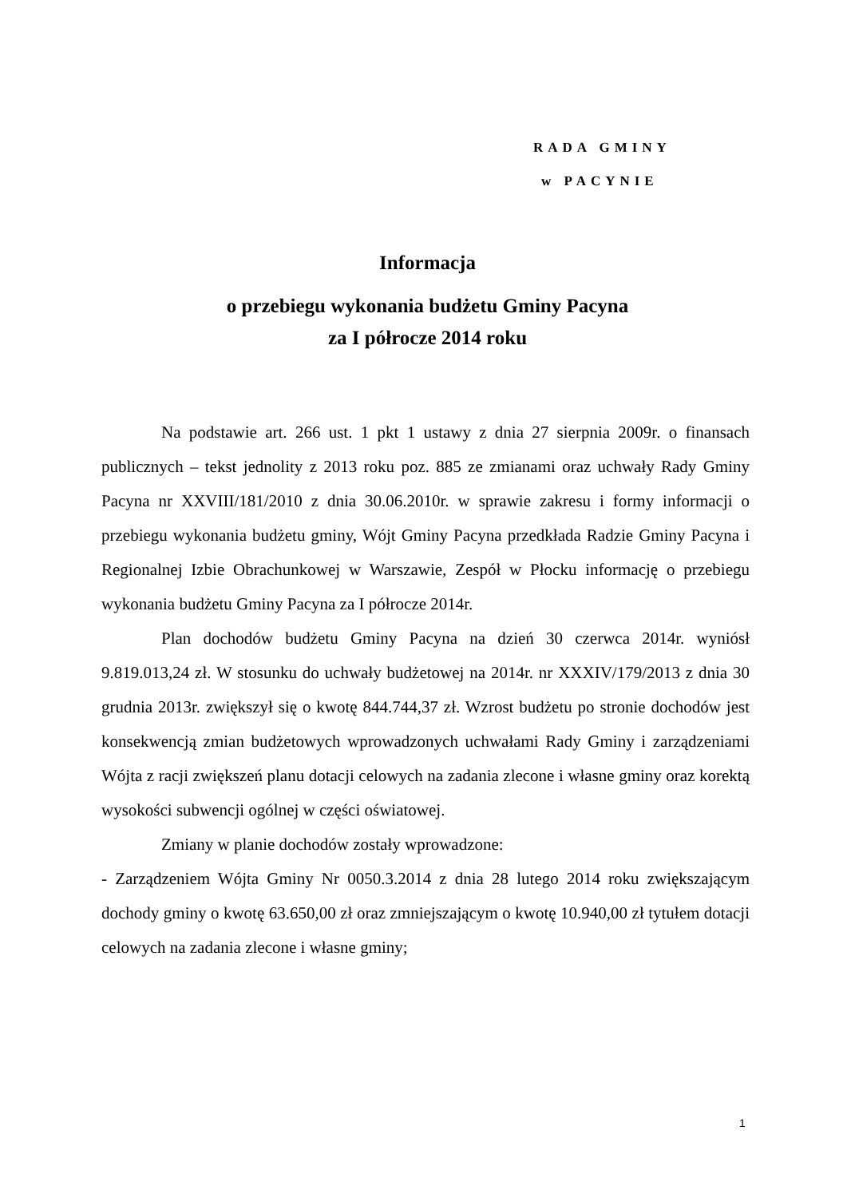RADA GMINY
w PACYNIE
Informacja
o przebiegu wykonania budżetu Gminy Pacyna
za I półrocze 2014 roku
Na podstawie art. 266 ust. 1 pkt 1 ustawy z dnia 27 sierpnia 2009r. o finansach publicznych – tekst jednolity z 2013 roku poz. 885 ze zmianami oraz uchwały Rady Gminy Pacyna nr XXVIII/181/2010 z dnia 30.06.2010r. w sprawie zakresu i formy informacji o przebiegu wykonania budżetu gminy, Wójt Gminy Pacyna przedkłada Radzie Gminy Pacyna i Regionalnej Izbie Obrachunkowej w Warszawie, Zespół w Płocku informację o przebiegu wykonania budżetu Gminy Pacyna za I półrocze 2014r.
Plan dochodów budżetu Gminy Pacyna na dzień 30 czerwca 2014r. wyniósł 9.819.013,24 zł. W stosunku do uchwały budżetowej na 2014r. nr XXXIV/179/2013 z dnia 30 grudnia 2013r. zwiększył się o kwotę 844.744,37 zł. Wzrost budżetu po stronie dochodów jest konsekwencją zmian budżetowych wprowadzonych uchwałami Rady Gminy i zarządzeniami Wójta z racji zwiększeń planu dotacji celowych na zadania zlecone i własne gminy oraz korektą wysokości subwencji ogólnej w części oświatowej.
Zmiany w planie dochodów zostały wprowadzone:
- Zarządzeniem Wójta Gminy Nr 0050.3.2014 z dnia 28 lutego 2014 roku zwiększającym dochody gminy o kwotę 63.650,00 zł oraz zmniejszającym o kwotę 10.940,00 zł tytułem dotacji celowych na zadania zlecone i własne gminy;
1